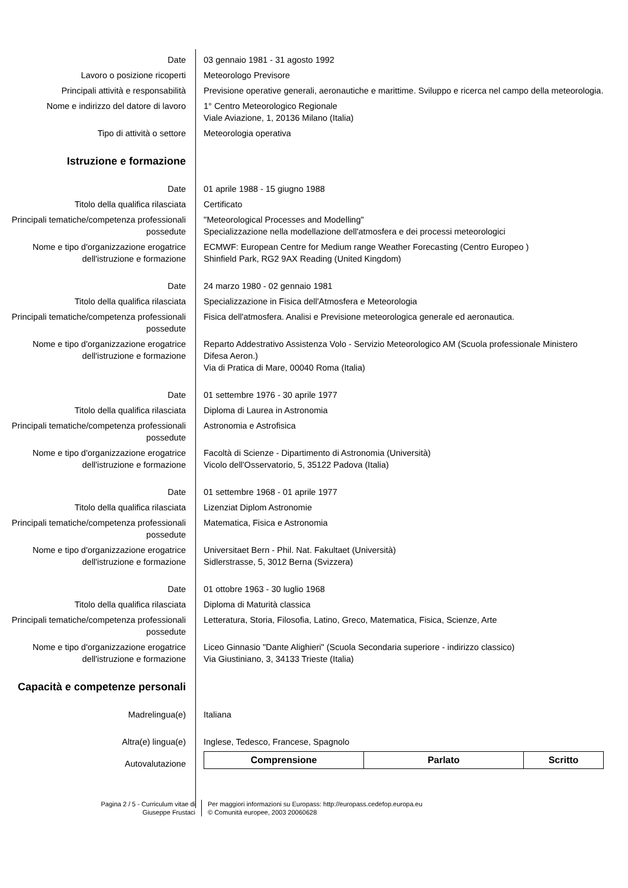| Date | 03 gennaio 1981 - 31 agosto 1992 |
| Lavoro o posizione ricoperti | Meteorologo Previsore |
| Principali attività e responsabilità | Previsione operative generali, aeronautiche e marittime. Sviluppo e ricerca nel campo della meteorologia. |
| Nome e indirizzo del datore di lavoro | 1° Centro Meteorologico Regionale Viale Aviazione, 1, 20136 Milano (Italia) |
| Tipo di attività o settore | Meteorologia operativa |
| Istruzione e formazione | |
| Date | 01 aprile 1988 - 15 giugno 1988 |
| Titolo della qualifica rilasciata | Certificato |
| Principali tematiche/competenza professionali possedute | "Meteorological Processes and Modelling" Specializzazione nella modellazione dell'atmosfera e dei processi meteorologici |
| Nome e tipo d'organizzazione erogatrice dell'istruzione e formazione | ECMWF: European Centre for Medium range Weather Forecasting (Centro Europeo ) Shinfield Park, RG2 9AX Reading (United Kingdom) |
| Date | 24 marzo 1980 - 02 gennaio 1981 |
| Titolo della qualifica rilasciata | Specializzazione in Fisica dell'Atmosfera e Meteorologia |
| Principali tematiche/competenza professionali possedute | Fisica dell'atmosfera. Analisi e Previsione meteorologica generale ed aeronautica. |
| Nome e tipo d'organizzazione erogatrice dell'istruzione e formazione | Reparto Addestrativo Assistenza Volo - Servizio Meteorologico AM (Scuola professionale Ministero Difesa Aeron.) Via di Pratica di Mare, 00040 Roma (Italia) |
| Date | 01 settembre 1976 - 30 aprile 1977 |
| Titolo della qualifica rilasciata | Diploma di Laurea in Astronomia |
| Principali tematiche/competenza professionali possedute | Astronomia e Astrofisica |
| Nome e tipo d'organizzazione erogatrice dell'istruzione e formazione | Facoltà di Scienze - Dipartimento di Astronomia (Università) Vicolo dell'Osservatorio, 5, 35122 Padova (Italia) |
| Date | 01 settembre 1968 - 01 aprile 1977 |
| Titolo della qualifica rilasciata | Lizenziat Diplom Astronomie |
| Principali tematiche/competenza professionali possedute | Matematica, Fisica e Astronomia |
| Nome e tipo d'organizzazione erogatrice dell'istruzione e formazione | Universitaet Bern - Phil. Nat. Fakultaet (Università) Sidlerstrasse, 5, 3012 Berna (Svizzera) |
| Date | 01 ottobre 1963 - 30 luglio 1968 |
| Titolo della qualifica rilasciata | Diploma di Maturità classica |
| Principali tematiche/competenza professionali possedute | Letteratura, Storia, Filosofia, Latino, Greco, Matematica, Fisica, Scienze, Arte |
| Nome e tipo d'organizzazione erogatrice dell'istruzione e formazione | Liceo Ginnasio "Dante Alighieri" (Scuola Secondaria superiore - indirizzo classico) Via Giustiniano, 3, 34133 Trieste (Italia) |
| Capacità e competenze personali | |
| Madrelingua(e) | Italiana |
| Altra(e) lingua(e) | Inglese, Tedesco, Francese, Spagnolo |
| Autovalutazione | / Comprensione / Parlato / Scritto / / --- / --- / --- / |
Pagina 2 / 5 - Curriculum vitae di
Giuseppe Frustaci
Per maggiori informazioni su Europass: http://europass.cedefop.europa.eu
© Comunità europee, 2003 20060628